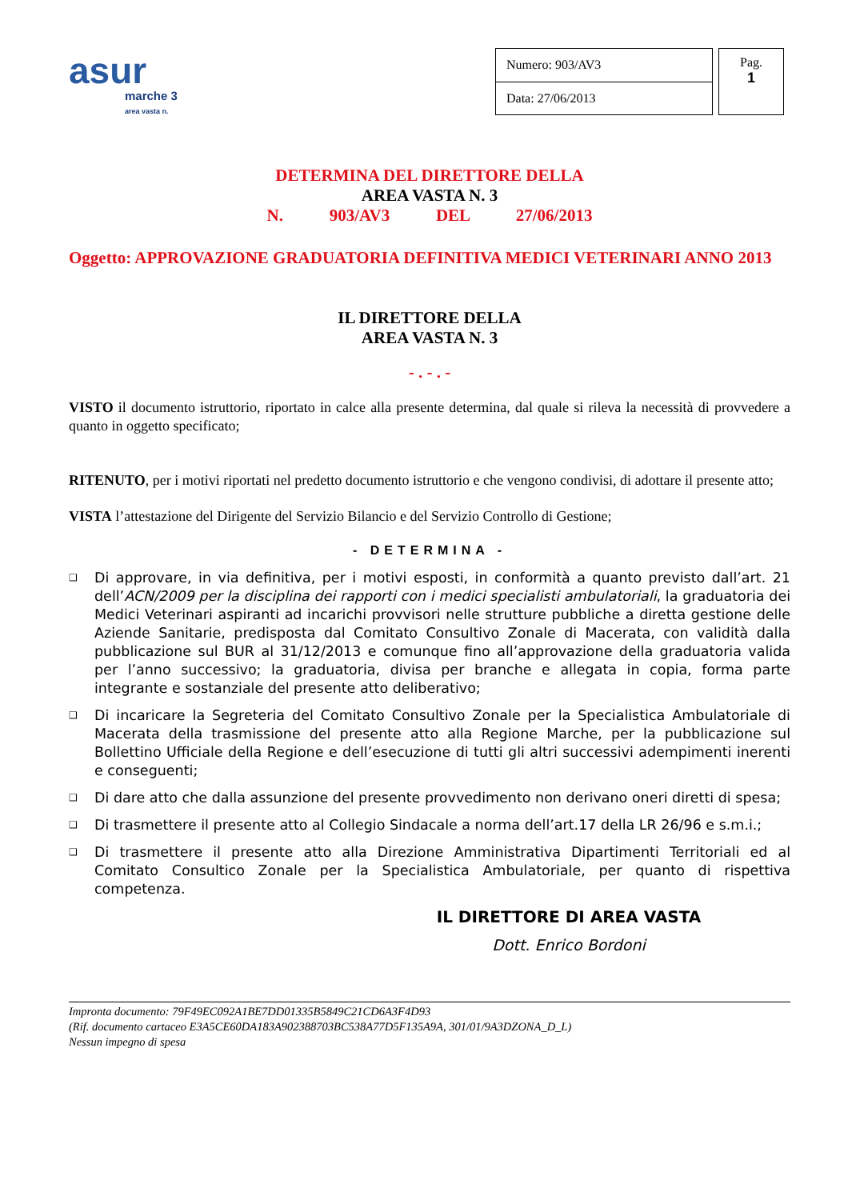asur
marche 3
area vasta n.
| Numero: 903/AV3 |
| Data: 27/06/2013 |
Pag.
1
DETERMINA DEL DIRETTORE DELLA
AREA VASTA N. 3
N. 903/AV3 DEL 27/06/2013
Oggetto: APPROVAZIONE GRADUATORIA DEFINITIVA MEDICI VETERINARI ANNO 2013
IL DIRETTORE DELLA
AREA VASTA N. 3
- . - . -
VISTO il documento istruttorio, riportato in calce alla presente determina, dal quale si rileva la necessità di provvedere a quanto in oggetto specificato;
RITENUTO, per i motivi riportati nel predetto documento istruttorio e che vengono condivisi, di adottare il presente atto;
VISTA l’attestazione del Dirigente del Servizio Bilancio e del Servizio Controllo di Gestione;
- DETERMINA -
❑ Di approvare, in via definitiva, per i motivi esposti, in conformità a quanto previsto dall’art. 21 dell’ACN/2009 per la disciplina dei rapporti con i medici specialisti ambulatoriali, la graduatoria dei Medici Veterinari aspiranti ad incarichi provvisori nelle strutture pubbliche a diretta gestione delle Aziende Sanitarie, predisposta dal Comitato Consultivo Zonale di Macerata, con validità dalla pubblicazione sul BUR al 31/12/2013 e comunque fino all’approvazione della graduatoria valida per l’anno successivo; la graduatoria, divisa per branche e allegata in copia, forma parte integrante e sostanziale del presente atto deliberativo;
❑ Di incaricare la Segreteria del Comitato Consultivo Zonale per la Specialistica Ambulatoriale di Macerata della trasmissione del presente atto alla Regione Marche, per la pubblicazione sul Bollettino Ufficiale della Regione e dell’esecuzione di tutti gli altri successivi adempimenti inerenti e conseguenti;
❑ Di dare atto che dalla assunzione del presente provvedimento non derivano oneri diretti di spesa;
❑ Di trasmettere il presente atto al Collegio Sindacale a norma dell’art.17 della LR 26/96 e s.m.i.;
❑ Di trasmettere il presente atto alla Direzione Amministrativa Dipartimenti Territoriali ed al Comitato Consultico Zonale per la Specialistica Ambulatoriale, per quanto di rispettiva competenza.
IL DIRETTORE DI AREA VASTA
Dott. Enrico Bordoni
Impronta documento: 79F49EC092A1BE7DD01335B5849C21CD6A3F4D93
(Rif. documento cartaceo E3A5CE60DA183A902388703BC538A77D5F135A9A, 301/01/9A3DZONA_D_L)
Nessun impegno di spesa